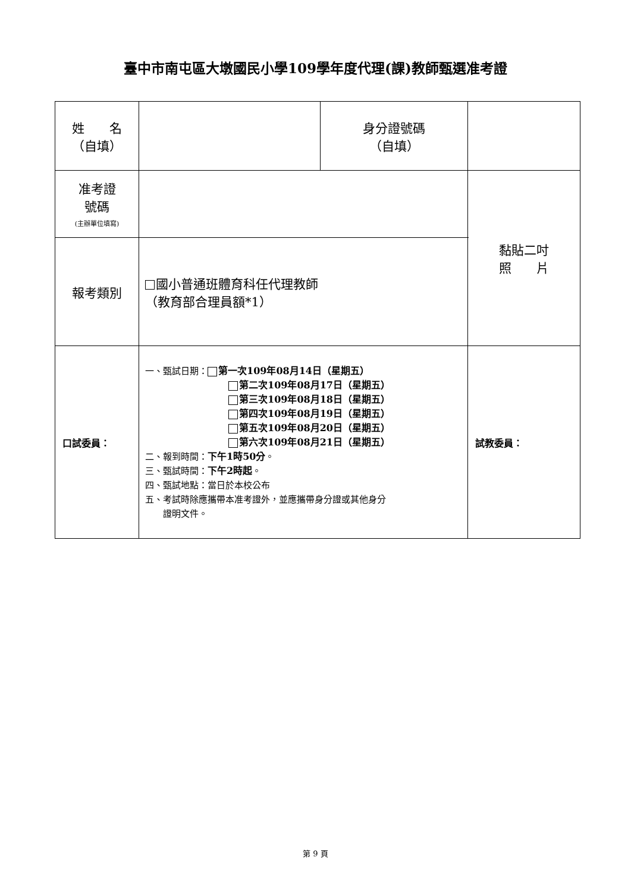臺中市南屯區大墩國民小學109學年度代理(課)教師甄選准考證
| 姓 名 （自填） | | 身分證號碼 （自填） | | |
| 准考證 號碼 (主辦單位填寫) | | | | 黏貼二吋 照 片 |
| 報考類別 | 國小普通班體育科任代理教師 （教育部合理員額*1） | | | |
| 口試委員： | 一、甄試日期： 第一次109年08月14日（星期五） 第二次109年08月17日（星期五） 第三次109年08月18日（星期五） 第四次109年08月19日（星期五） 第五次109年08月20日（星期五） 第六次109年08月21日（星期五） 二、報到時間： 下午1時50分 。 三、甄試時間： 下午2時起 。 四、甄試地點：當日於本校公布 五、考試時除應攜帶本准考證外，並應攜帶身分證或其他身分 證明文件。 | | | 試教委員： |
第 9 頁